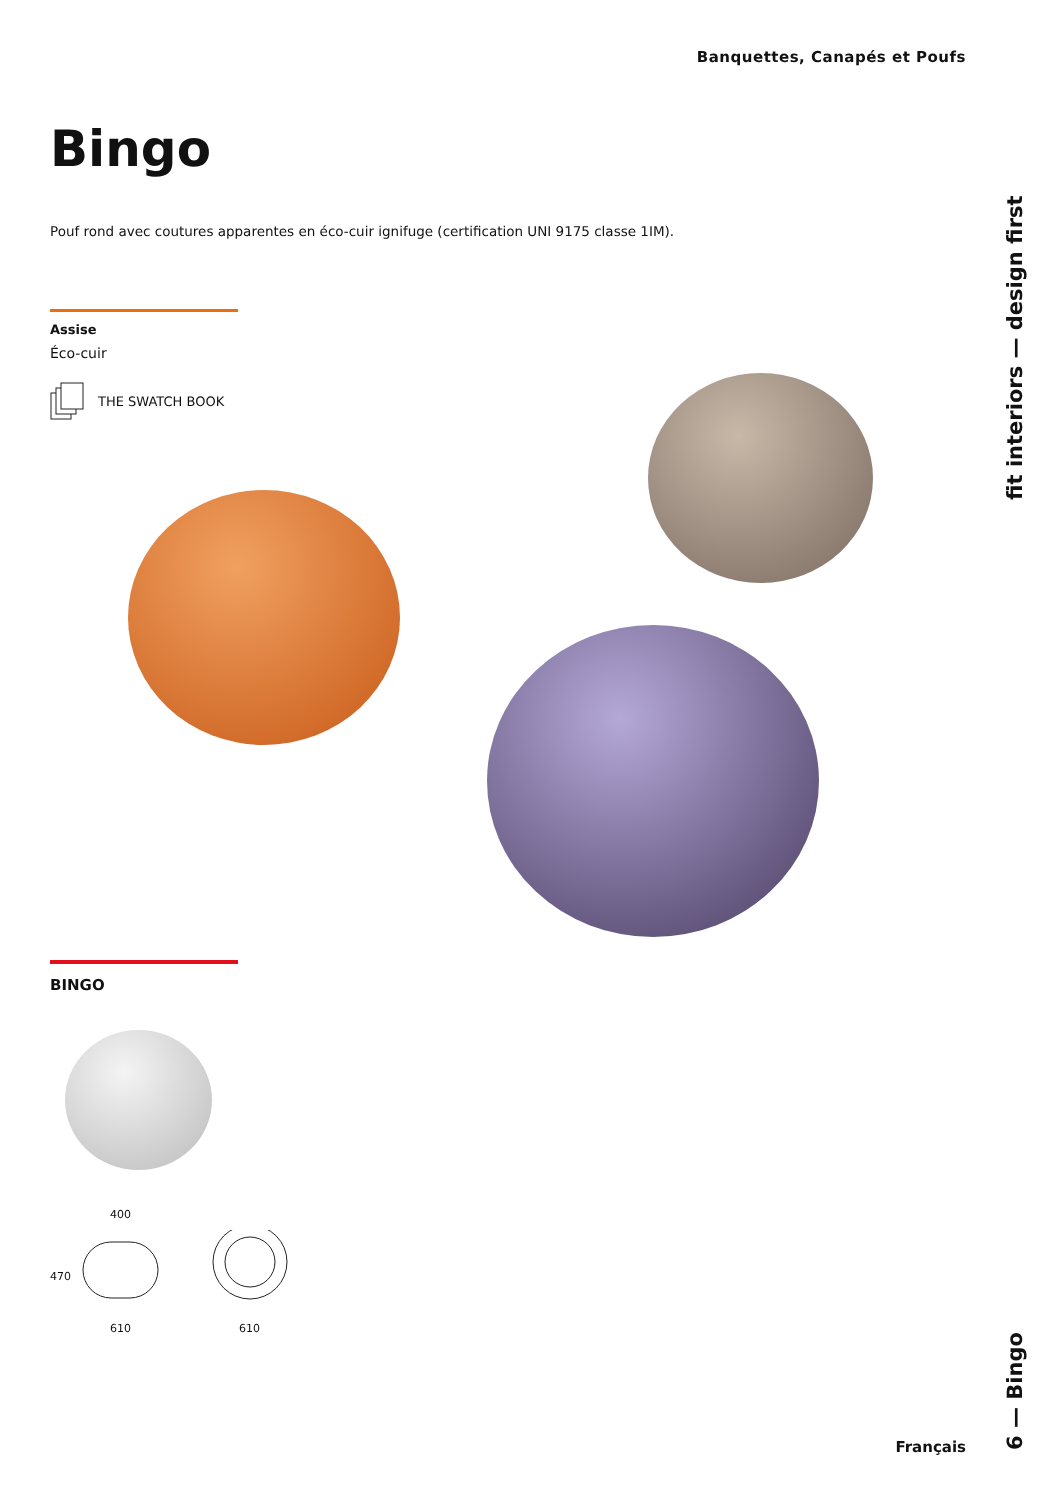Banquettes, Canapés et Poufs
Bingo
Pouf rond avec coutures apparentes en éco-cuir ignifuge (certification UNI 9175 classe 1IM).
Assise
Éco-cuir
THE SWATCH BOOK
fit interiors — design first
6 — Bingo
BINGO
400
470
610 610
Français